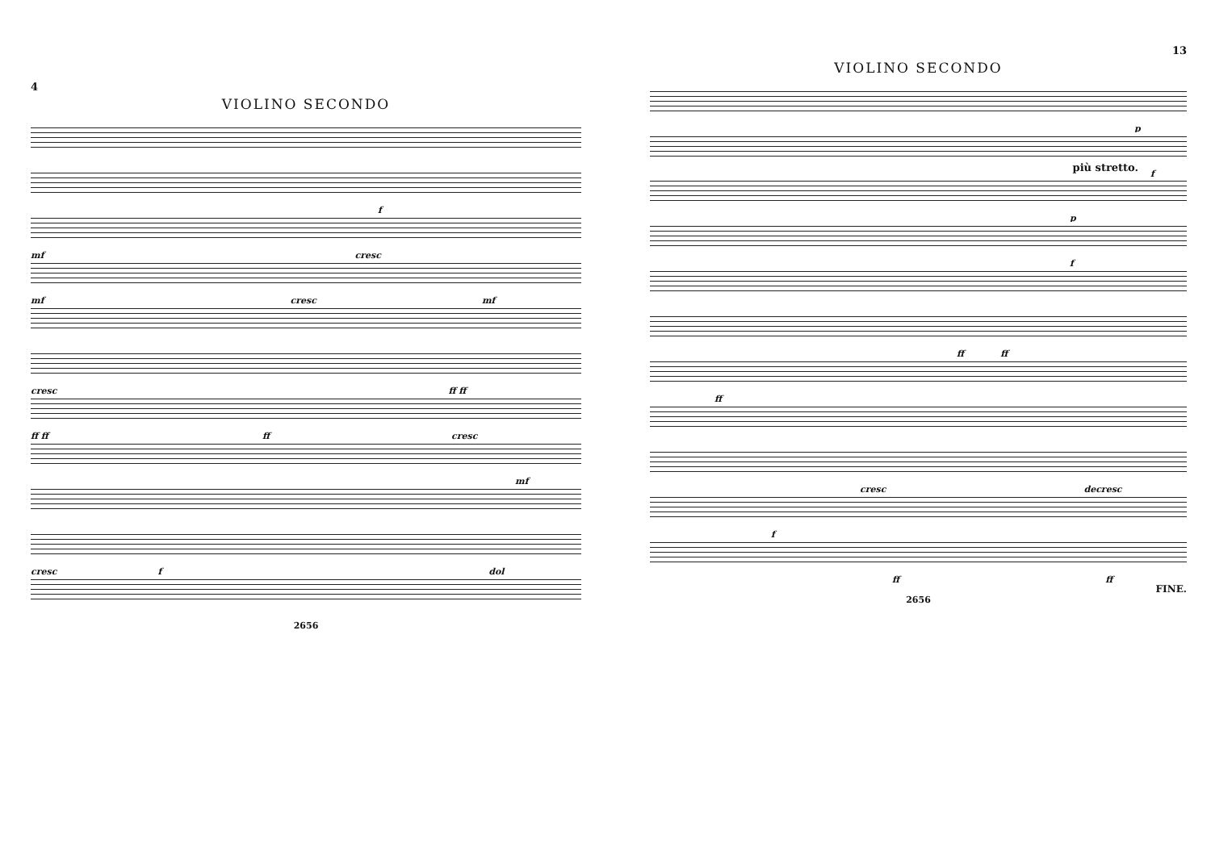4
VIOLINO SECONDO
f
mf cresc
mf cresc mf
cresc ff ff
ff ff ff cresc
mf
cresc f dol
2656
13
VIOLINO SECONDO
p
f
più stretto.
p
f
ff ff
ff
cresc decresc
f
ff ff
FINE.
2656